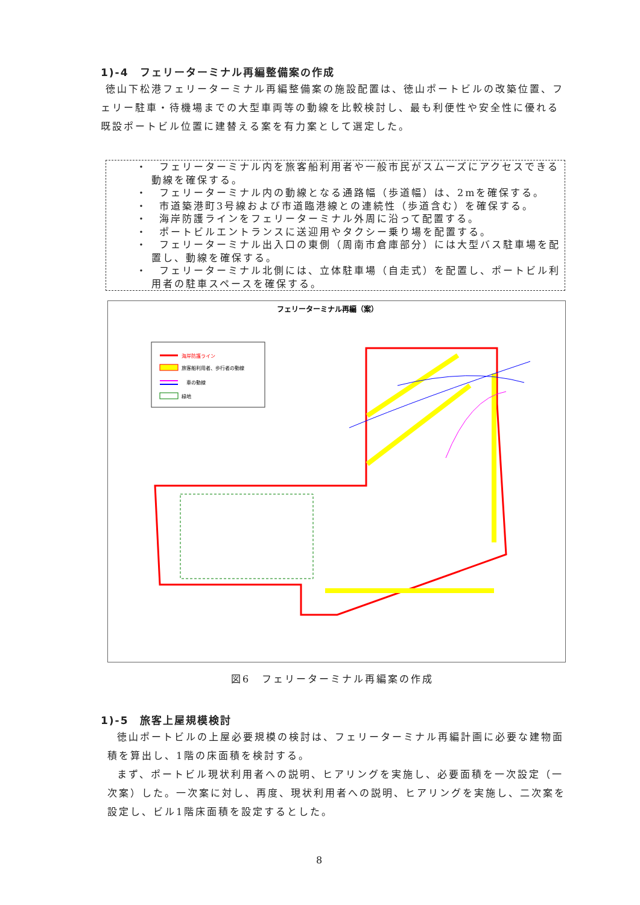1)-4　フェリーターミナル再編整備案の作成
徳山下松港フェリーターミナル再編整備案の施設配置は、徳山ポートビルの改築位置、フェリー駐車・待機場までの大型車両等の動線を比較検討し、最も利便性や安全性に優れる既設ポートビル位置に建替える案を有力案として選定した。
・　フェリーターミナル内を旅客船利用者や一般市民がスムーズにアクセスできる動線を確保する。
・　フェリーターミナル内の動線となる通路幅（歩道幅）は、2mを確保する。
・　市道築港町3号線および市道臨港線との連続性（歩道含む）を確保する。
・　海岸防護ラインをフェリーターミナル外周に沿って配置する。
・　ポートビルエントランスに送迎用やタクシー乗り場を配置する。
・　フェリーターミナル出入口の東側（周南市倉庫部分）には大型バス駐車場を配置し、動線を確保する。
・　フェリーターミナル北側には、立体駐車場（自走式）を配置し、ポートビル利用者の駐車スペースを確保する。
フェリーターミナル再編（案）
海岸防護ライン
旅客船利用者、歩行者の動線
車の動線
緑地
図6　フェリーターミナル再編案の作成
1)-5　旅客上屋規模検討
徳山ポートビルの上屋必要規模の検討は、フェリーターミナル再編計画に必要な建物面積を算出し、1階の床面積を検討する。
まず、ポートビル現状利用者への説明、ヒアリングを実施し、必要面積を一次設定（一次案）した。一次案に対し、再度、現状利用者への説明、ヒアリングを実施し、二次案を設定し、ビル1階床面積を設定するとした。
8